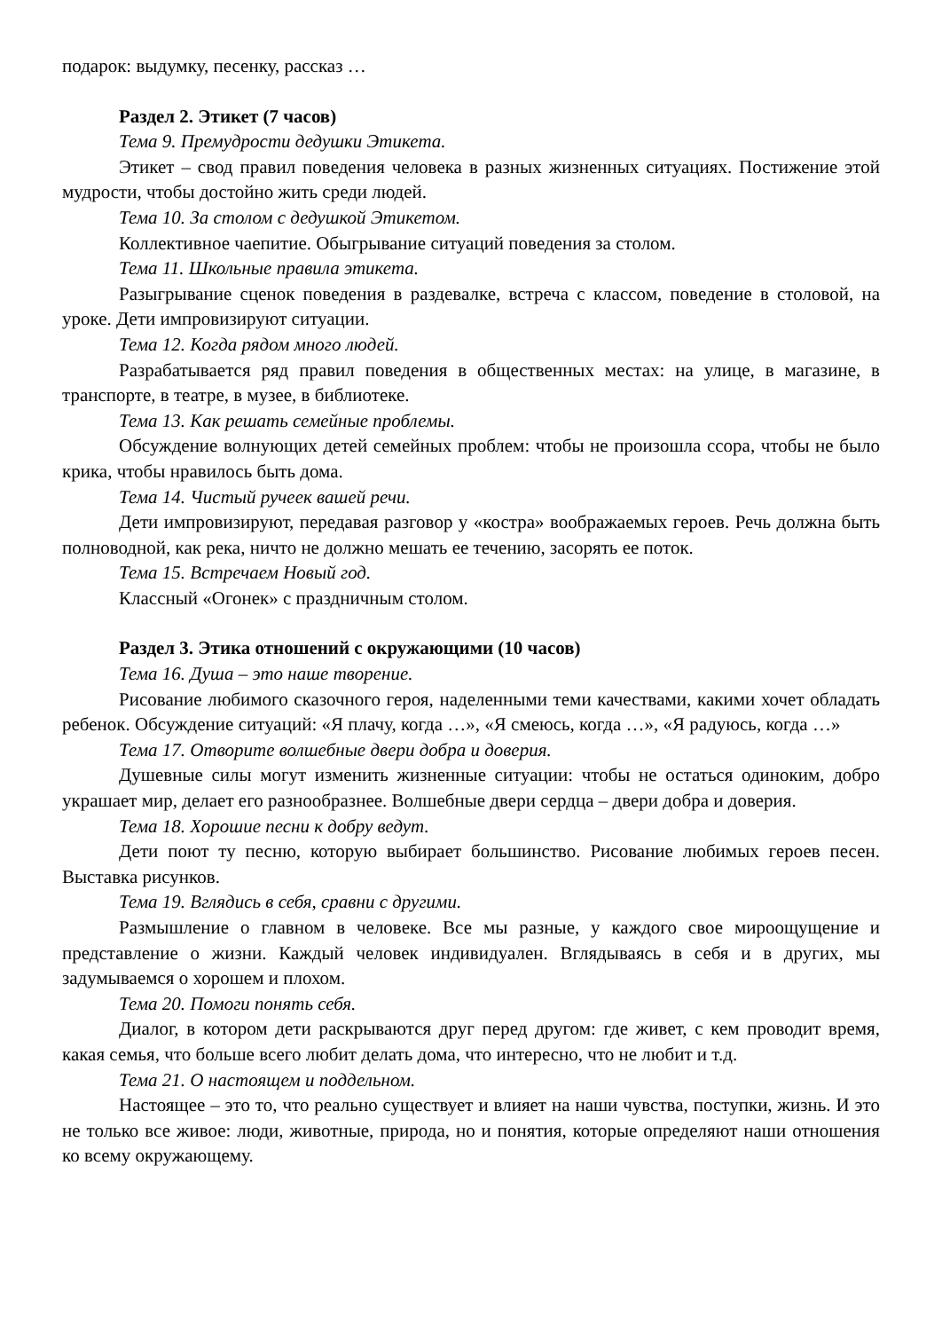подарок: выдумку, песенку, рассказ …
Раздел 2. Этикет (7 часов)
Тема 9. Премудрости дедушки Этикета.
Этикет – свод правил поведения человека в разных жизненных ситуациях. Постижение этой мудрости, чтобы достойно жить среди людей.
Тема 10. За столом с дедушкой Этикетом.
Коллективное чаепитие. Обыгрывание ситуаций поведения за столом.
Тема 11. Школьные правила этикета.
Разыгрывание сценок поведения в раздевалке, встреча с классом, поведение в столовой, на уроке. Дети импровизируют ситуации.
Тема 12. Когда рядом много людей.
Разрабатывается ряд правил поведения в общественных местах: на улице, в магазине, в транспорте, в театре, в музее, в библиотеке.
Тема 13. Как решать семейные проблемы.
Обсуждение волнующих детей семейных проблем: чтобы не произошла ссора, чтобы не было крика, чтобы нравилось быть дома.
Тема 14. Чистый ручеек вашей речи.
Дети импровизируют, передавая разговор у «костра» воображаемых героев. Речь должна быть полноводной, как река, ничто не должно мешать ее течению, засорять ее поток.
Тема 15. Встречаем Новый год.
Классный «Огонек» с праздничным столом.
Раздел 3. Этика отношений с окружающими (10 часов)
Тема 16. Душа – это наше творение.
Рисование любимого сказочного героя, наделенными теми качествами, какими хочет обладать ребенок. Обсуждение ситуаций: «Я плачу, когда …», «Я смеюсь, когда …», «Я радуюсь, когда …»
Тема 17. Отворите волшебные двери добра и доверия.
Душевные силы могут изменить жизненные ситуации: чтобы не остаться одиноким, добро украшает мир, делает его разнообразнее. Волшебные двери сердца – двери добра и доверия.
Тема 18. Хорошие песни к добру ведут.
Дети поют ту песню, которую выбирает большинство. Рисование любимых героев песен. Выставка рисунков.
Тема 19. Вглядись в себя, сравни с другими.
Размышление о главном в человеке. Все мы разные, у каждого свое мироощущение и представление о жизни. Каждый человек индивидуален. Вглядываясь в себя и в других, мы задумываемся о хорошем и плохом.
Тема 20. Помоги понять себя.
Диалог, в котором дети раскрываются друг перед другом: где живет, с кем проводит время, какая семья, что больше всего любит делать дома, что интересно, что не любит и т.д.
Тема 21. О настоящем и поддельном.
Настоящее – это то, что реально существует и влияет на наши чувства, поступки, жизнь. И это не только все живое: люди, животные, природа, но и понятия, которые определяют наши отношения ко всему окружающему.